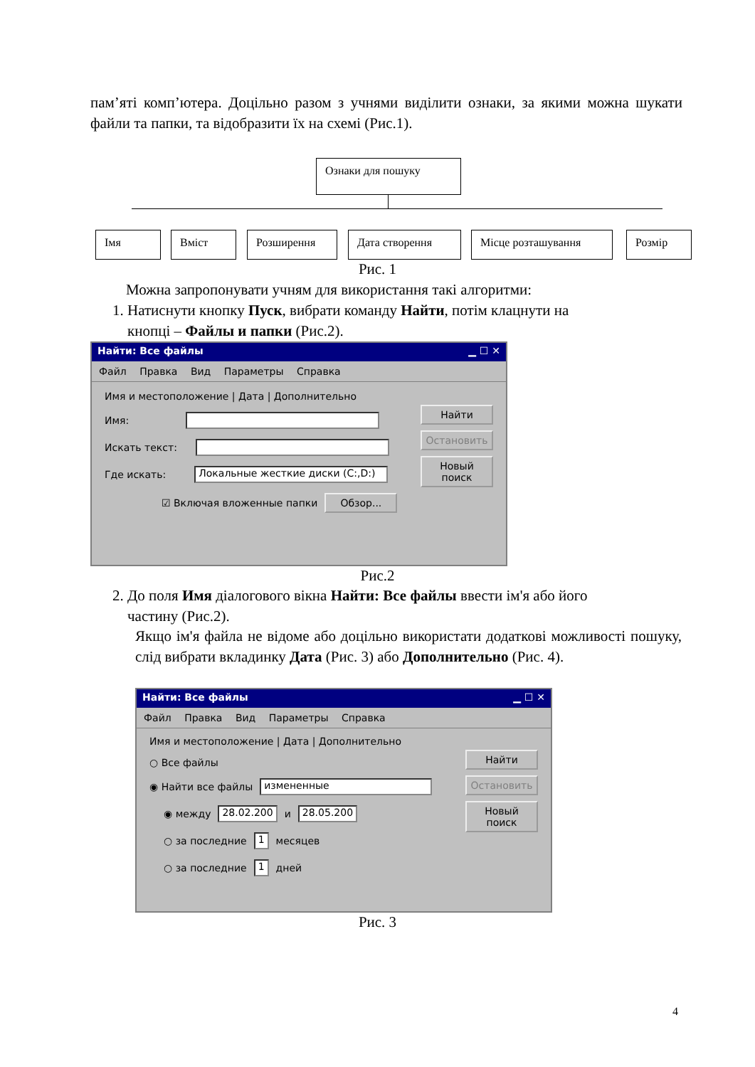пам’яті комп’ютера. Доцільно разом з учнями виділити ознаки, за якими можна шукати файли та папки, та відобразити їх на схемі (Рис.1).
Ознаки для пошуку
Імя Вміст Розширення Дата створення Місце розташування Розмір
Рис. 1
Можна запропонувати учням для використання такі алгоритми:
1. Натиснути кнопку Пуск, вибрати команду Найти, потім клацнути на
кнопці – Файлы и папки (Рис.2).
Найти: Все файлы ▁ ☐ ✕
Файл Правка Вид Параметры Справка
Имя и местоположение | Дата | Дополнительно
Имя:
Искать текст:
Где искать: Локальные жесткие диски (C:,D:)
☑ Включая вложенные папки Обзор...
Найти
Остановить
Новый поиск
Рис.2
2. До поля Имя діалогового вікна Найти: Все файлы ввести ім'я або його
частину (Рис.2).
Якщо ім'я файла не відоме або доцільно використати додаткові можливості пошуку, слід вибрати вкладинку Дата (Рис. 3) або Дополнительно (Рис. 4).
Найти: Все файлы ▁ ☐ ✕
Файл Правка Вид Параметры Справка
Имя и местоположение | Дата | Дополнительно
○ Все файлы
◉ Найти все файлы измененные
◉ между 28.02.200 и 28.05.200
○ за последние 1 месяцев
○ за последние 1 дней
Найти
Остановить
Новый поиск
Рис. 3
4